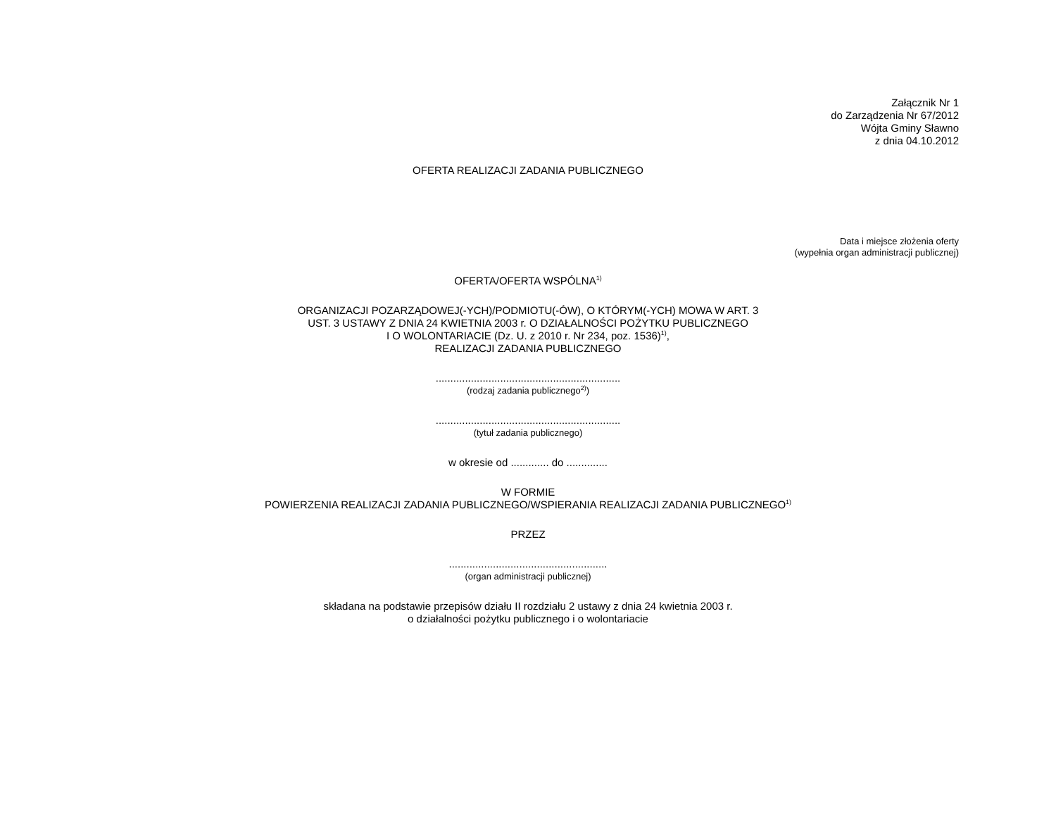Załącznik Nr 1
do Zarządzenia Nr 67/2012
Wójta Gminy Sławno
z dnia 04.10.2012
OFERTA REALIZACJI ZADANIA PUBLICZNEGO
Data i miejsce złożenia oferty
(wypełnia organ administracji publicznej)
OFERTA/OFERTA WSPÓLNA<sup>1)</sup>
ORGANIZACJI POZARZĄDOWEJ(-YCH)/PODMIOTU(-ÓW), O KTÓRYM(-YCH) MOWA W ART. 3
UST. 3 USTAWY Z DNIA 24 KWIETNIA 2003 r. O DZIAŁALNOŚCI POŻYTKU PUBLICZNEGO
I O WOLONTARIACIE (Dz. U. z 2010 r. Nr 234, poz. 1536)<sup>1)</sup>,
REALIZACJI ZADANIA PUBLICZNEGO
...............................................................
(rodzaj zadania publicznego<sup>2)</sup>)
...............................................................
(tytuł zadania publicznego)
w okresie od ............. do ..............
W FORMIE
POWIERZENIA REALIZACJI ZADANIA PUBLICZNEGO/WSPIERANIA REALIZACJI ZADANIA PUBLICZNEGO<sup>1)</sup>
PRZEZ
......................................................
(organ administracji publicznej)
składana na podstawie przepisów działu II rozdziału 2 ustawy z dnia 24 kwietnia 2003 r.
o działalności pożytku publicznego i o wolontariacie